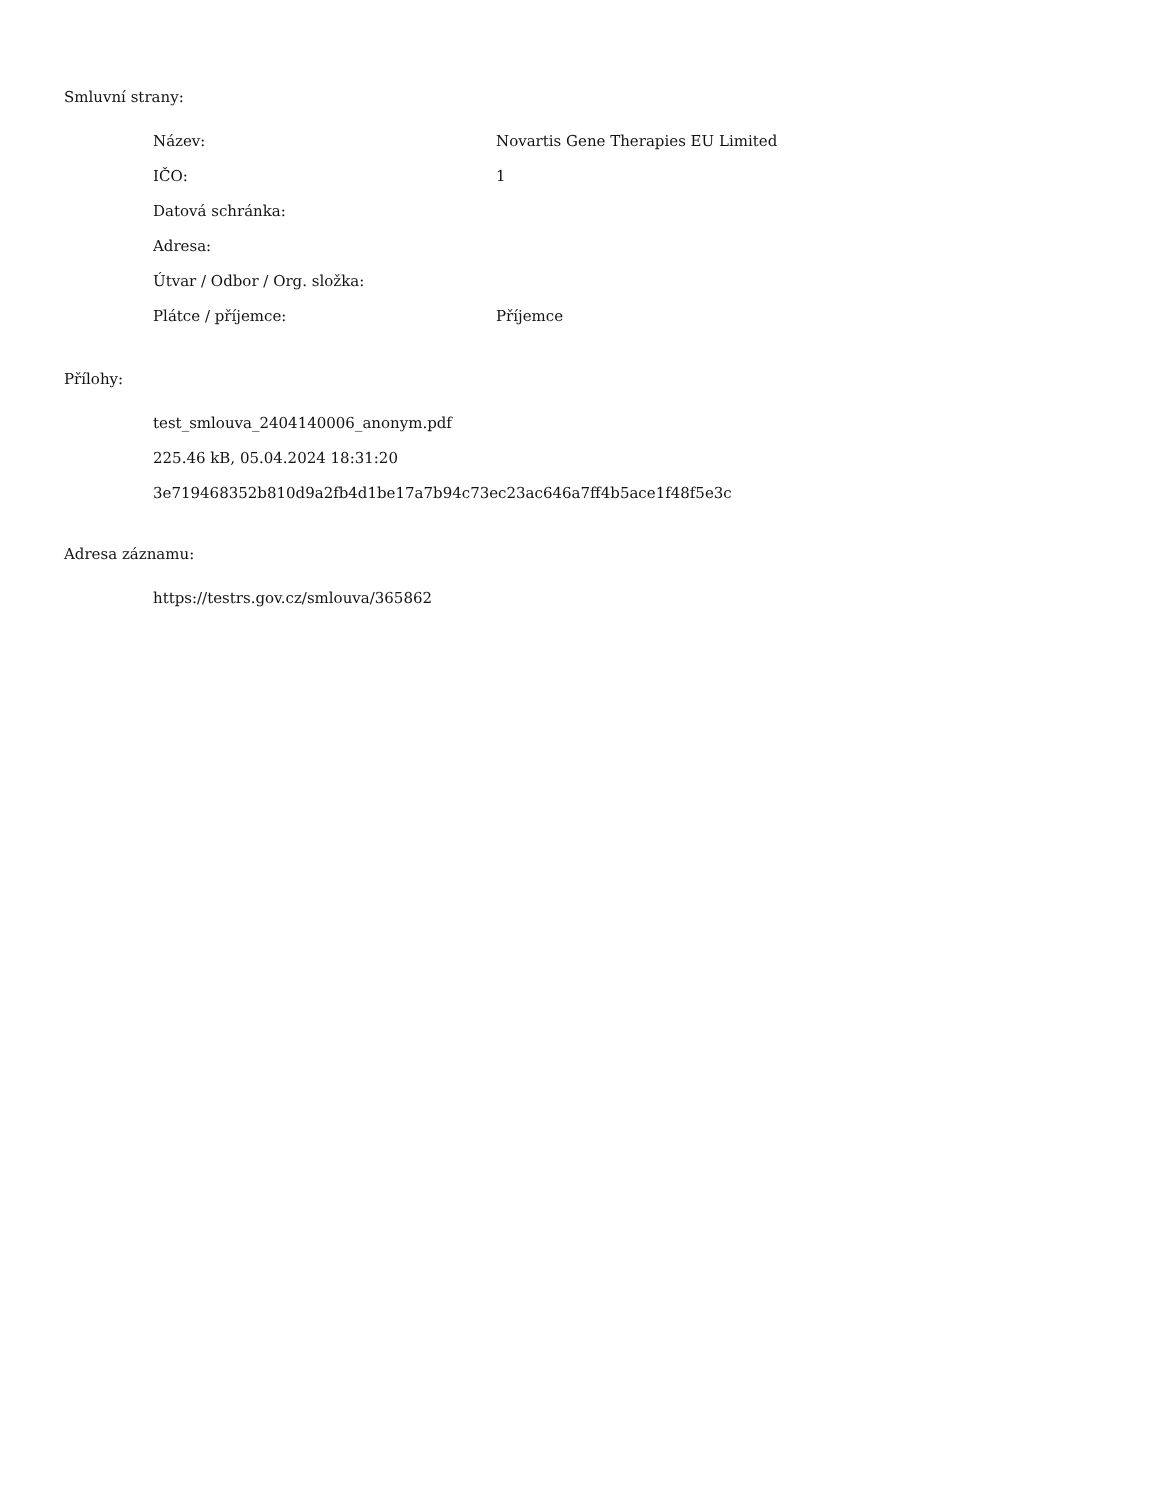Smluvní strany:
| Název: | Novartis Gene Therapies EU Limited |
| IČO: | 1 |
| Datová schránka: | |
| Adresa: | |
| Útvar / Odbor / Org. složka: | |
| Plátce / příjemce: | Příjemce |
Přílohy:
test_smlouva_2404140006_anonym.pdf
225.46 kB, 05.04.2024 18:31:20
3e719468352b810d9a2fb4d1be17a7b94c73ec23ac646a7ff4b5ace1f48f5e3c
Adresa záznamu:
https://testrs.gov.cz/smlouva/365862